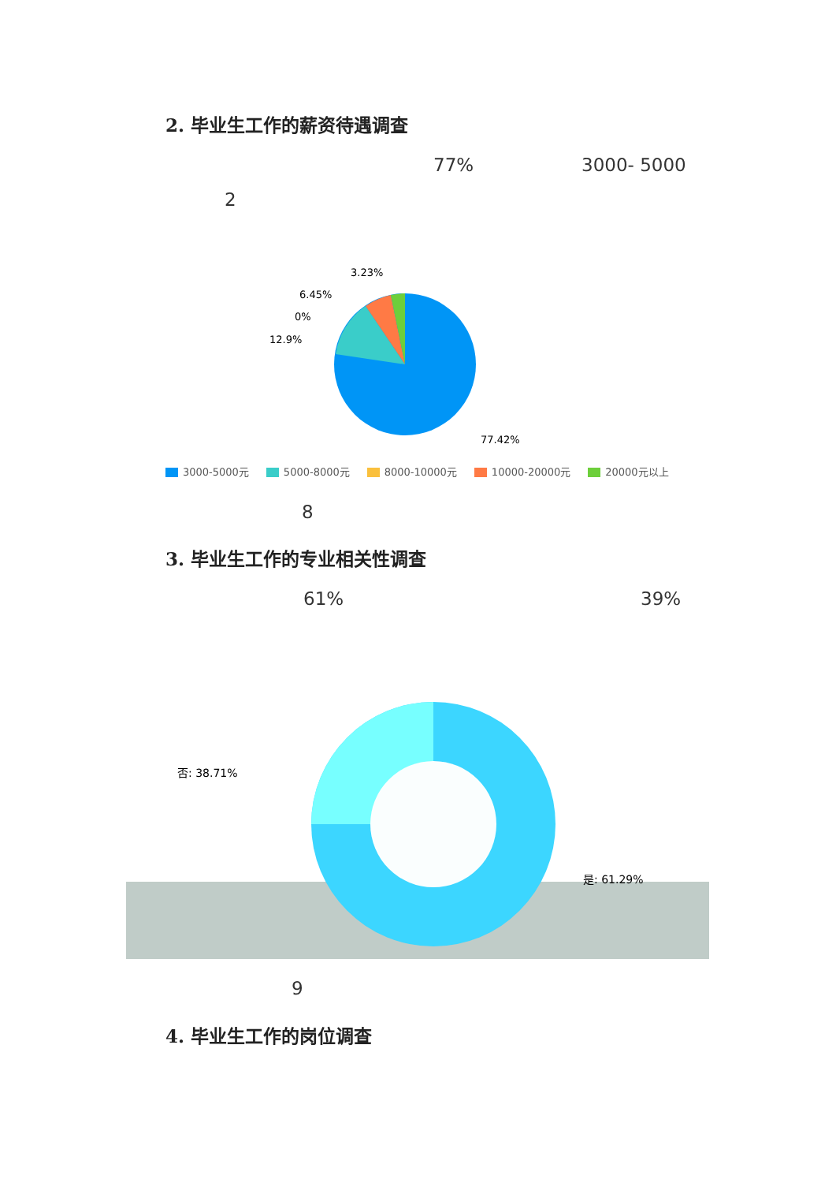2. 毕业生工作的薪资待遇调查
77% 3000- 5000
2
3.23%
6.45%
0%
12.9%
77.42%
3000-5000元 5000-8000元 8000-10000元 10000-20000元 20000元以上
8
3. 毕业生工作的专业相关性调查
61% 39%
否: 38.71%
是: 61.29%
9
4. 毕业生工作的岗位调查